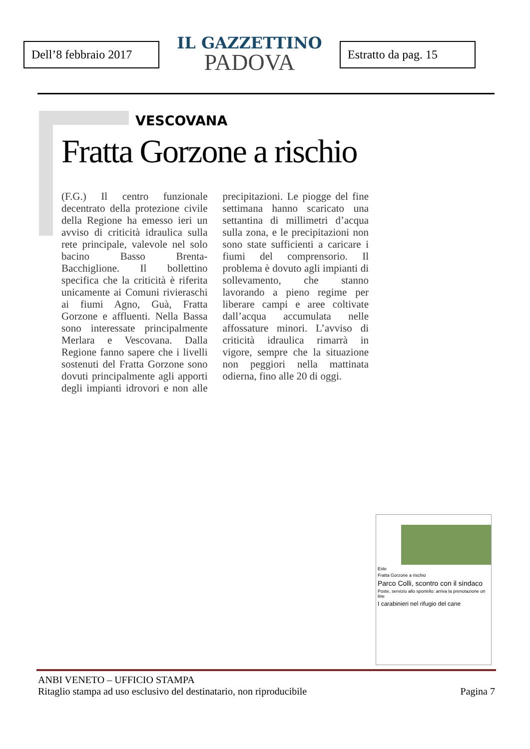Dell’8 febbraio 2017
IL GAZZETTINO
PADOVA
Estratto da pag. 15
VESCOVANA
Fratta Gorzone a rischio
(F.G.) Il centro funzionale decentrato della protezione civile della Regione ha emesso ieri un avviso di criticità idraulica sulla rete principale, valevole nel solo bacino Basso Brenta-Bacchiglione. Il bollettino specifica che la criticità è riferita unicamente ai Comuni rivieraschi ai fiumi Agno, Guà, Fratta Gorzone e affluenti. Nella Bassa sono interessate principalmente Merlara e Vescovana. Dalla Regione fanno sapere che i livelli sostenuti del Fratta Gorzone sono dovuti principalmente agli apporti degli impianti idrovori e non alle precipitazioni. Le piogge del fine settimana hanno scaricato una settantina di millimetri d’acqua sulla zona, e le precipitazioni non sono state sufficienti a caricare i fiumi del comprensorio. Il problema è dovuto agli impianti di sollevamento, che stanno lavorando a pieno regime per liberare campi e aree coltivate dall’acqua accumulata nelle affossature minori. L’avviso di criticità idraulica rimarrà in vigore, sempre che la situazione non peggiori nella mattinata odierna, fino alle 20 di oggi.
Este
Fratta Gorzone a rischio
Parco Colli, scontro con il sindaco
Poste, servizio allo sportello: arriva la prenotazione on line
I carabinieri nel rifugio del cane
ANBI VENETO – UFFICIO STAMPA
Ritaglio stampa ad uso esclusivo del destinatario, non riproducibile Pagina 7